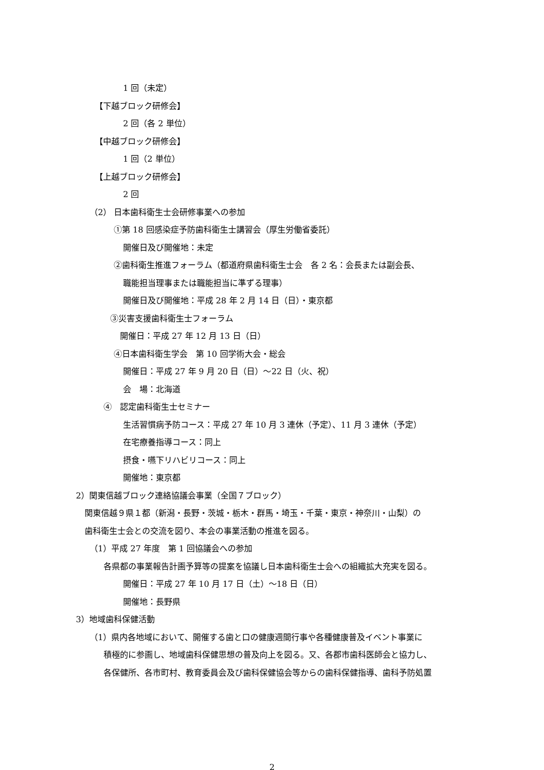1 回（未定）
【下越ブロック研修会】
2 回（各 2 単位）
【中越ブロック研修会】
1 回（2 単位）
【上越ブロック研修会】
2 回
（2） 日本歯科衛生士会研修事業への参加
①第 18 回感染症予防歯科衛生士講習会（厚生労働省委託）
開催日及び開催地：未定
②歯科衛生推進フォーラム（都道府県歯科衛生士会　各 2 名：会長または副会長、
職能担当理事または職能担当に準ずる理事）
開催日及び開催地：平成 28 年 2 月 14 日（日）・東京都
③災害支援歯科衛生士フォーラム
開催日：平成 27 年 12 月 13 日（日）
④日本歯科衛生学会　第 10 回学術大会・総会
開催日：平成 27 年 9 月 20 日（日）～22 日（火、祝）
会　場：北海道
④　認定歯科衛生士セミナー
生活習慣病予防コース：平成 27 年 10 月 3 連休（予定）、11 月 3 連休（予定）
在宅療養指導コース：同上
摂食・嚥下リハビリコース：同上
開催地：東京都
2）関東信越ブロック連絡協議会事業（全国７ブロック）
関東信越９県１都（新潟・長野・茨城・栃木・群馬・埼玉・千葉・東京・神奈川・山梨）の
歯科衛生士会との交流を図り、本会の事業活動の推進を図る。
（1）平成 27 年度　第 1 回協議会への参加
各県都の事業報告計画予算等の提案を協議し日本歯科衛生士会への組織拡大充実を図る。
開催日：平成 27 年 10 月 17 日（土）～18 日（日）
開催地：長野県
3）地域歯科保健活動
（1）県内各地域において、開催する歯と口の健康週間行事や各種健康普及イベント事業に
積極的に参画し、地域歯科保健思想の普及向上を図る。又、各郡市歯科医師会と協力し、
各保健所、各市町村、教育委員会及び歯科保健協会等からの歯科保健指導、歯科予防処置
2